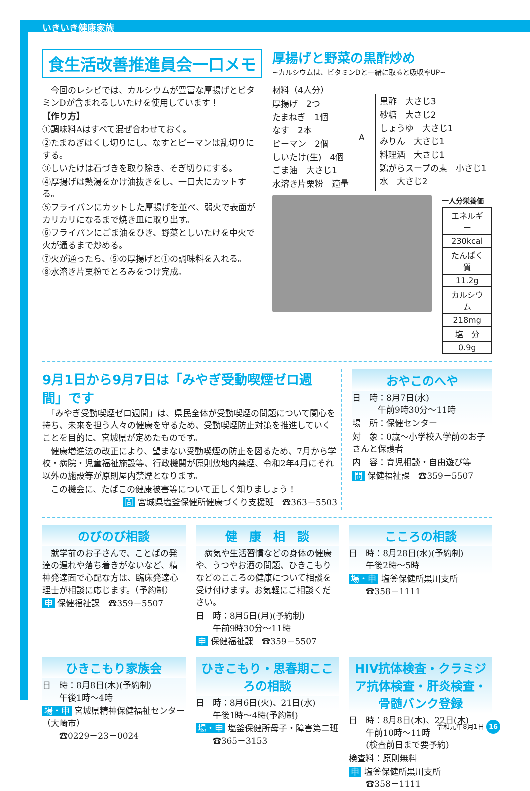いきいき健康家族
食生活改善推進員会一口メモ
厚揚げと野菜の黒酢炒め
~カルシウムは、ビタミンDと一緒に取ると吸収率UP~
　今回のレシピでは、カルシウムが豊富な厚揚げとビタミンDが含まれるしいたけを使用しています！
【作り方】
①調味料Aはすべて混ぜ合わせておく。
②たまねぎはくし切りにし、なすとピーマンは乱切りにする。
③しいたけは石づきを取り除き、そぎ切りにする。
④厚揚げは熱湯をかけ油抜きをし、一口大にカットする。
⑤フライパンにカットした厚揚げを並べ、弱火で表面がカリカリになるまで焼き皿に取り出す。
⑥フライパンにごま油をひき、野菜としいたけを中火で火が通るまで炒める。
⑦火が通ったら、⑤の厚揚げと①の調味料を入れる。
⑧水溶き片栗粉でとろみをつけ完成。
材料（4人分）
厚揚げ　2つ
たまねぎ　1個
なす　2本
ピーマン　2個
しいたけ(生)　4個
ごま油　大さじ1
水溶き片栗粉　適量
A
黒酢　大さじ3
砂糖　大さじ2
しょうゆ　大さじ1
みりん　大さじ1
料理酒　大さじ1
鶏がらスープの素　小さじ1
水　大さじ2
一人分栄養価
| エネルギー |
| 230kcal |
| たんぱく質 |
| 11.2g |
| カルシウム |
| 218mg |
| 塩 分 |
| 0.9g |
9月1日から9月7日は「みやぎ受動喫煙ゼロ週間」です
　「みやぎ受動喫煙ゼロ週間」は、県民全体が受動喫煙の問題について関心を持ち、未来を担う人々の健康を守るため、受動喫煙防止対策を推進していくことを目的に、宮城県が定めたものです。
　健康増進法の改正により、望まない受動喫煙の防止を図るため、7月から学校・病院・児童福祉施設等、行政機関が原則敷地内禁煙、令和2年4月にそれ以外の施設等が原則屋内禁煙となります。
　この機会に、たばこの健康被害等について正しく知りましょう！
問 宮城県塩釜保健所健康づくり支援班　☎363－5503
おやこのへや
日　時：8月7日(水)
　　　午前9時30分～11時
場　所：保健センター
対　象：0歳～小学校入学前のお子さんと保護者
内　容：育児相談・自由遊び等
問 保健福祉課　☎359－5507
のびのび相談
　就学前のお子さんで、ことばの発達の遅れや落ち着きがないなど、精神発達面で心配な方は、臨床発達心理士が相談に応じます。（予約制）
申 保健福祉課　☎359－5507
健　康　相　談
　病気や生活習慣などの身体の健康や、うつやお酒の問題、ひきこもりなどのこころの健康について相談を受け付けます。お気軽にご相談ください。
日　時：8月5日(月)(予約制)
　　午前9時30分～11時
申 保健福祉課　☎359－5507
こころの相談
日　時：8月28日(水)(予約制)
　　午後2時～5時
場・申 塩釜保健所黒川支所
　　☎358－1111
ひきこもり家族会
日　時：8月8日(木)(予約制)
　　午後1時～4時
場・申 宮城県精神保健福祉センター（大崎市）
　　☎0229－23－0024
ひきこもり・思春期こころの相談
日　時：8月6日(火)、21日(水)
　　午後1時～4時(予約制)
場・申 塩釜保健所母子・障害第二班
　　☎365－3153
HIV抗体検査・クラミジア抗体検査・肝炎検査・骨髄バンク登録
日　時：8月8日(木)、22日(木)
　　午前10時～11時
　　(検査前日まで要予約)
検査料：原則無料
申 塩釜保健所黒川支所
　　☎358－1111
令和元年8月1日 16